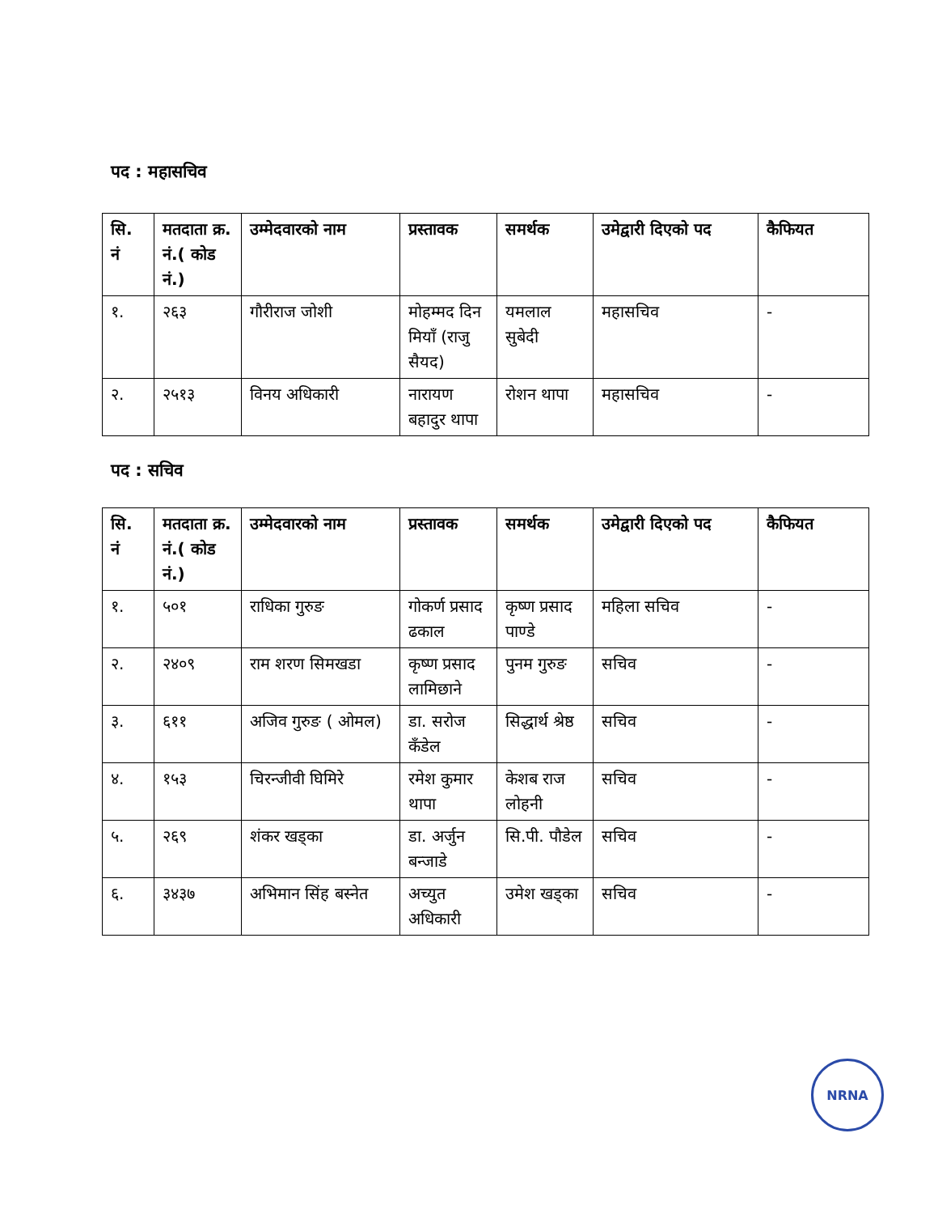पद : महासचिव
| सि. नं | मतदाता क्र. नं.( कोड नं.) | उम्मेदवारको नाम | प्रस्तावक | समर्थक | उमेद्वारी दिएको पद | कैफियत |
| --- | --- | --- | --- | --- | --- | --- |
| १. | २६३ | गौरीराज जोशी | मोहम्मद दिन मियाँ (राजु सैयद) | यमलाल सुबेदी | महासचिव | - |
| २. | २५१३ | विनय अधिकारी | नारायण बहादुर थापा | रोशन थापा | महासचिव | - |
पद : सचिव
| सि. नं | मतदाता क्र. नं.( कोड नं.) | उम्मेदवारको नाम | प्रस्तावक | समर्थक | उमेद्वारी दिएको पद | कैफियत |
| --- | --- | --- | --- | --- | --- | --- |
| १. | ५०१ | राधिका गुरुङ | गोकर्ण प्रसाद ढकाल | कृष्ण प्रसाद पाण्डे | महिला सचिव | - |
| २. | २४०९ | राम शरण सिमखडा | कृष्ण प्रसाद लामिछाने | पुनम गुरुङ | सचिव | - |
| ३. | ६११ | अजिव गुरुङ ( ओमल) | डा. सरोज कँडेल | सिद्धार्थ श्रेष्ठ | सचिव | - |
| ४. | १५३ | चिरन्जीवी घिमिरे | रमेश कुमार थापा | केशब राज लोहनी | सचिव | - |
| ५. | २६९ | शंकर खड्का | डा. अर्जुन बन्जाडे | सि.पी. पौडेल | सचिव | - |
| ६. | ३४३७ | अभिमान सिंह बस्नेत | अच्युत अधिकारी | उमेश खड्का | सचिव | - |
NRNA